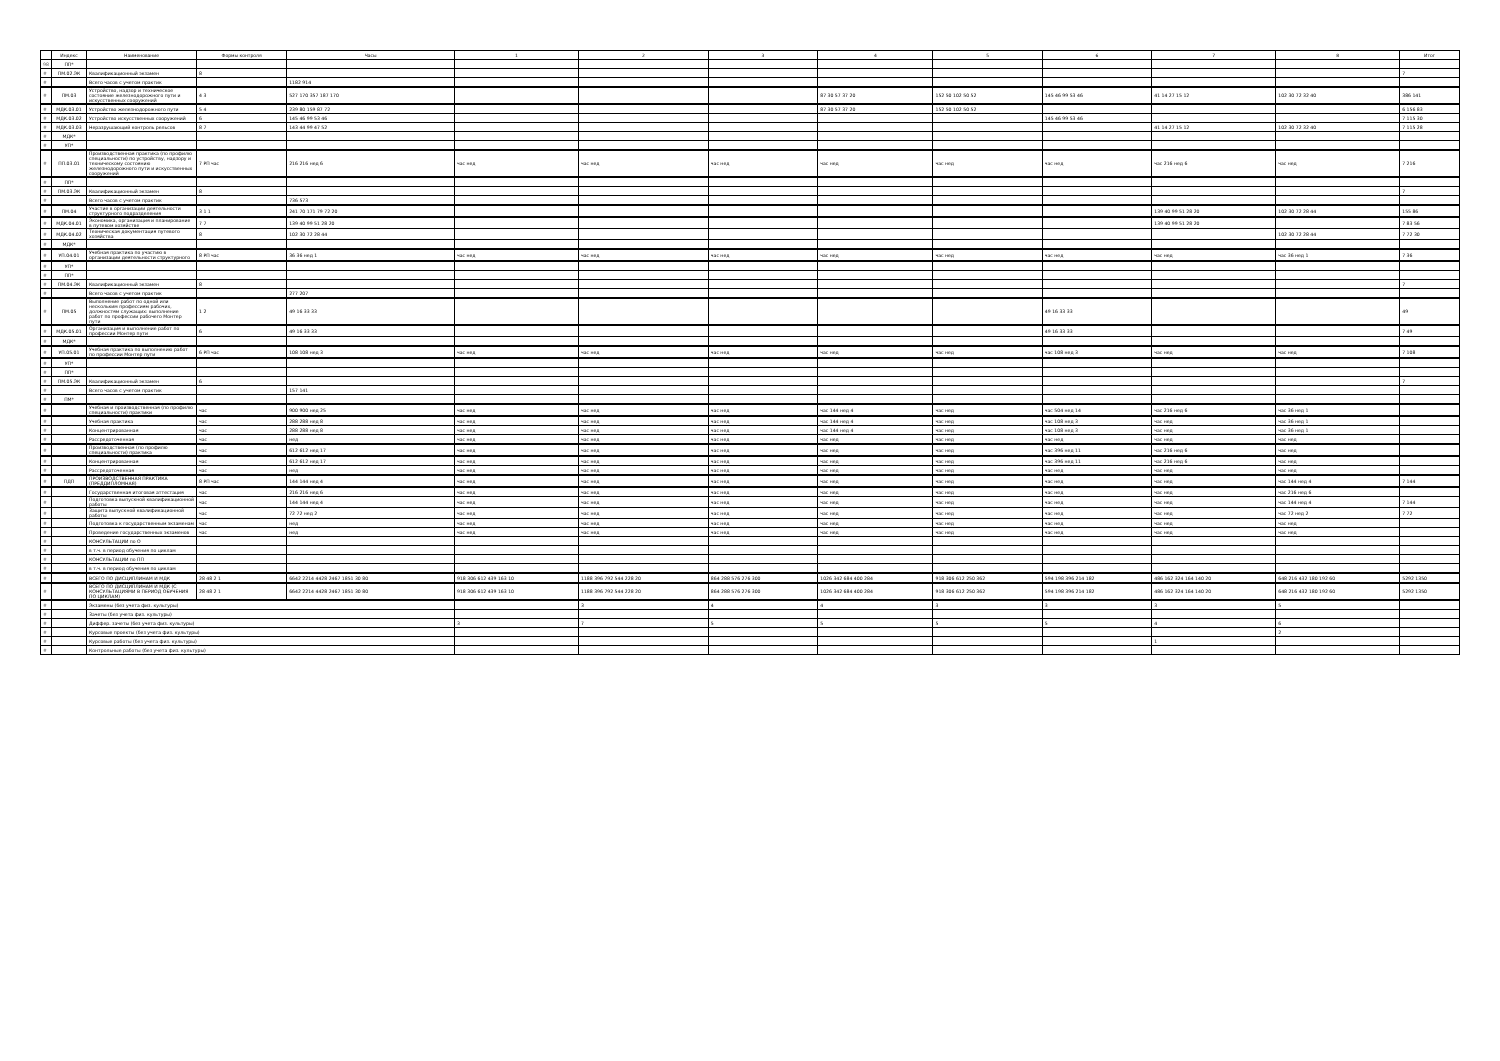| | Индекс | Наименование | Формы контроля | Часы | 1 | 2 | 3 | 4 | 5 | 6 | 7 | 8 | Итог |
| --- | --- | --- | --- | --- | --- | --- | --- | --- | --- | --- | --- | --- | --- |
| 98 | ПП* | | | | | | | | | | | | |
| # | ПМ.02.ЭК | Квалификационный экзамен | 8 | | | | | | | | | | 7 |
| # | | Всего часов с учетом практик | | 1182 914 | | | | | | | | | |
| # | ПМ.03 | Устройство, надзор и техническое состояние железнодорожного пути и искусственных сооружений | 4 3 | 527 170 357 187 170 | | | | 87 30 57 37 20 | 152 50 102 50 52 | 145 46 99 53 46 | 41 14 27 15 12 | 102 30 72 32 40 | 386 141 |
| # | МДК.03.01 | Устройство железнодорожного пути | 5 4 | 239 80 159 87 72 | | | | 87 30 57 37 20 | 152 50 102 50 52 | | | | 6 156 83 |
| # | МДК.03.02 | Устройство искусственных сооружений | 6 | 145 46 99 53 46 | | | | | | 145 46 99 53 46 | | | 7 115 30 |
| # | МДК.03.03 | Неразрушающий контроль рельсов | 8 7 | 143 44 99 47 52 | | | | | | | 41 14 27 15 12 | 102 30 72 32 40 | 7 115 28 |
| # | МДК* | | | | | | | | | | | | |
| # | УП* | | | | | | | | | | | | |
| # | ПП.03.01 | Производственная практика (по профилю специальности) по устройству, надзору и техническому состоянию железнодорожного пути и искусственных сооружений | 7 РП час | 216 216 нед 6 | час нед | час нед | час нед | час нед | час нед | час нед | час 216 нед 6 | час нед | 7 216 |
| # | ПП* | | | | | | | | | | | | |
| # | ПМ.03.ЭК | Квалификационный экзамен | 8 | | | | | | | | | | 7 |
| # | | Всего часов с учетом практик | | 736 573 | | | | | | | | | |
| # | ПМ.04 | Участие в организации деятельности структурного подразделения | 3 1 1 | 241 70 171 79 72 20 | | | | | | | 139 40 99 51 28 20 | 102 30 72 28 44 | 155 86 |
| # | МДК.04.01 | Экономика, организация и планирование в путевом хозяйстве | 7 7 | 139 40 99 51 28 20 | | | | | | | 139 40 99 51 28 20 | | 7 83 56 |
| # | МДК.04.02 | Техническая документация путевого хозяйства | 8 | 102 30 72 28 44 | | | | | | | | 102 30 72 28 44 | 7 72 30 |
| # | МДК* | | | | | | | | | | | | |
| # | УП.04.01 | Учебная практика по участию в организации деятельности структурного | 8 РП час | 36 36 нед 1 | час нед | час нед | час нед | час нед | час нед | час нед | час нед | час 36 нед 1 | 7 36 |
| # | УП* | | | | | | | | | | | | |
| # | ПП* | | | | | | | | | | | | |
| # | ПМ.04.ЭК | Квалификационный экзамен | 8 | | | | | | | | | | 7 |
| # | | Всего часов с учетом практик | | 277 207 | | | | | | | | | |
| # | ПМ.05 | Выполнение работ по одной или нескольким профессиям рабочих, должностям служащих: выполнение работ по профессии рабочего Монтер пути | 1 2 | 49 16 33 33 | | | | | | 49 16 33 33 | | | 49 |
| # | МДК.05.01 | Организация и выполнение работ по профессии Монтер пути | 6 | 49 16 33 33 | | | | | | 49 16 33 33 | | | 7 49 |
| # | МДК* | | | | | | | | | | | | |
| # | УП.05.01 | Учебная практика по выполнению работ по профессии Монтер пути | 6 РП час | 108 108 нед 3 | час нед | час нед | час нед | час нед | час нед | час 108 нед 3 | час нед | час нед | 7 108 |
| # | УП* | | | | | | | | | | | | |
| # | ПП* | | | | | | | | | | | | |
| # | ПМ.05.ЭК | Квалификационный экзамен | 6 | | | | | | | | | | 7 |
| # | | Всего часов с учетом практик | | 157 141 | | | | | | | | | |
| # | ПМ* | | | | | | | | | | | | |
| # | | Учебная и производственная (по профилю специальности) практики | час | 900 900 нед 25 | час нед | час нед | час нед | час 144 нед 4 | час нед | час 504 нед 14 | час 216 нед 6 | час 36 нед 1 | |
| # | | Учебная практика | час | 288 288 нед 8 | час нед | час нед | час нед | час 144 нед 4 | час нед | час 108 нед 3 | час нед | час 36 нед 1 | |
| # | | Концентрированная | час | 288 288 нед 8 | час нед | час нед | час нед | час 144 нед 4 | час нед | час 108 нед 3 | час нед | час 36 нед 1 | |
| # | | Рассредоточенная | час | нед | час нед | час нед | час нед | час нед | час нед | час нед | час нед | час нед | |
| # | | Производственная (по профилю специальности) практика | час | 612 612 нед 17 | час нед | час нед | час нед | час нед | час нед | час 396 нед 11 | час 216 нед 6 | час нед | |
| # | | Концентрированная | час | 612 612 нед 17 | час нед | час нед | час нед | час нед | час нед | час 396 нед 11 | час 216 нед 6 | час нед | |
| # | | Рассредоточенная | час | нед | час нед | час нед | час нед | час нед | час нед | час нед | час нед | час нед | |
| # | ПДП | ПРОИЗВОДСТВЕННАЯ ПРАКТИКА (ПРЕДДИПЛОМНАЯ) | 8 РП час | 144 144 нед 4 | час нед | час нед | час нед | час нед | час нед | час нед | час нед | час 144 нед 4 | 7 144 |
| # | | Государственная итоговая аттестация | час | 216 216 нед 6 | час нед | час нед | час нед | час нед | час нед | час нед | час нед | час 216 нед 6 | |
| # | | Подготовка выпускной квалификационной работы | час | 144 144 нед 4 | час нед | час нед | час нед | час нед | час нед | час нед | час нед | час 144 нед 4 | 7 144 |
| # | | Защита выпускной квалификационной работы | час | 72 72 нед 2 | час нед | час нед | час нед | час нед | час нед | час нед | час нед | час 72 нед 2 | 7 72 |
| # | | Подготовка к государственным экзаменам | час | нед | час нед | час нед | час нед | час нед | час нед | час нед | час нед | час нед | |
| # | | Проведение государственных экзаменов | час | нед | час нед | час нед | час нед | час нед | час нед | час нед | час нед | час нед | |
| # | | КОНСУЛЬТАЦИИ по О | | | | | | | | | | | |
| # | | в т.ч. в период обучения по циклам | | | | | | | | | | | |
| # | | КОНСУЛЬТАЦИИ по ПП | | | | | | | | | | | |
| # | | в т.ч. в период обучения по циклам | | | | | | | | | | | |
| # | | ВСЕГО ПО ДИСЦИПЛИНАМ И МДК | 28 48 2 1 | 6642 2214 4428 2467 1851 30 80 | 918 306 612 439 163 10 | 1188 396 792 544 228 20 | 864 288 576 276 300 | 1026 342 684 400 284 | 918 306 612 250 362 | 594 198 396 214 182 | 486 162 324 164 140 20 | 648 216 432 180 192 60 | 5292 1350 |
| # | | ВСЕГО ПО ДИСЦИПЛИНАМ И МДК (С КОНСУЛЬТАЦИЯМИ В ПЕРИОД ОБУЧЕНИЯ ПО ЦИКЛАМ) | 28 48 2 1 | 6642 2214 4428 2467 1851 30 80 | 918 306 612 439 163 10 | 1188 396 792 544 228 20 | 864 288 576 276 300 | 1026 342 684 400 284 | 918 306 612 250 362 | 594 198 396 214 182 | 486 162 324 164 140 20 | 648 216 432 180 192 60 | 5292 1350 |
| # | | Экзамены (без учета физ. культуры) | | | | 3 | 4 | 4 | 3 | 3 | 3 | 5 | |
| # | | Зачеты (без учета физ. культуры) | | | | | | | | | | | |
| # | | Диффер. зачеты (без учета физ. культуры) | | | 3 | 7 | 5 | 5 | 5 | 5 | 4 | 6 | |
| # | | Курсовые проекты (без учета физ. культуры) | | | | | | | | | | 2 | |
| # | | Курсовые работы (без учета физ. культуры) | | | | | | | | | 1 | | |
| # | | Контрольные работы (без учета физ. культуры) | | | | | | | | | | | |